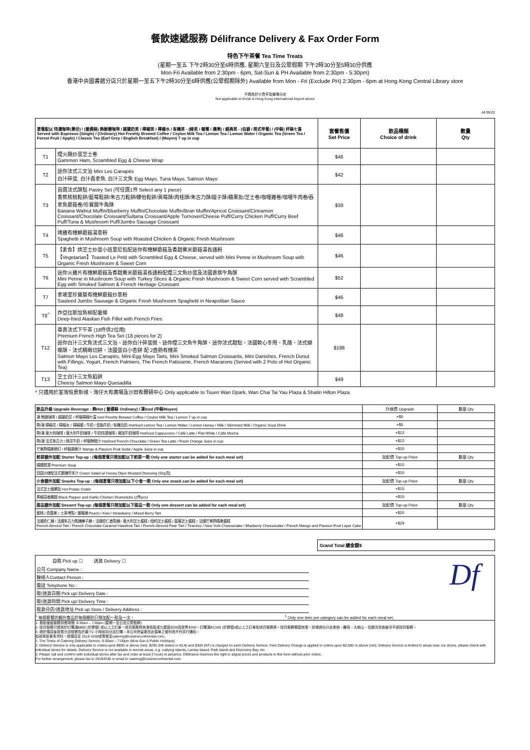餐飲速遞服務 Délifrance Delivery & Fax Order Form
特色下午茶餐 Tea Time Treats
(星期一至五 下午2時30分至6時供應, 星期六至日及公眾假期 下午2時30分至5時30分供應
Mon-Fri Available from 2:30pm - 6pm, Sat-Sun & PH Available from 2:30pm - 5:30pm)
香港中央圖書館分店只於星期一至五下午2時30分至6時供應(公眾假期除外) Available from Mon - Fri (Exclude PH) 2:30pm - 6pm at Hong Kong Central Library store
不適用於小賣亭及機場分店
Not applicable to Kiosk & Hong Kong International Airport stores
All 05/22
| 套餐配以 特濃咖啡(單份) / (普通裝) 熱鮮磨咖啡 / 錫蘭奶茶 / 檸檬茶 / 檸檬水 / 有機茶 - (綠茶 / 雜莓 / 蘋果) / 經典茶 - (伯爵 / 英式早餐) / (中裝) 杯裝七喜 Served with Espresso (Single) / (Ordinary) Hot Freshly Brewed Coffee / Ceylon Milk Tea / Lemon Tea / Lemon Water / Organic Tea (Green Tea / Forest Fruit / Apple) / Classic Tea (Earl Grey / English Breakfast) / (Moyen) 7 up in cup | | 套餐售價 Set Price | 飲品種類 Choice of drink | 數量 Qty |
| --- | --- | --- | --- | --- |
| T1 | 煙火腿炒蛋芝士卷 Gammon Ham, Scrambled Egg & Cheese Wrap | $46 | | |
| T2 | 迷你法式三文治 Mini Les Canapés 白汁碎蛋, 白汁吞拿魚, 白汁三文魚 Egg Mayo, Tuna Mayo, Salmon Mayo | $42 | | |
| T3 | 自選法式酥點 Pastry Set (可任選1件 Select any 1 piece) 香蕉核桃鬆餅/藍莓鬆餅/朱古力鬆餅/糠怡鬆餅/黃莓酥/肉桂酥/朱古力酥/提子酥/蘋果批/芝士卷/咖喱雞卷/咖喱牛肉卷/吞拿魚蘑菇卷/珍寶腸牛角酥 Banana Walnut Muffin/Blueberry Muffin/Chocolate Muffin/Bran Muffin/Apricot Croissant/Cinnamon Croissant/Chocolate Croissant/Sultana Croissant/Apple Turnover/Cheese Puff/Curry Chicken Puff/Curry Beef Puff/Tuna & Mushroom Puff/Jumbo Sausage Croissant | $39 | | |
| T4 | 烤雞有機鮮蘑菇湯意粉 Spaghetti in Mushroom Soup with Roasted Chicken & Organic Fresh Mushroom | $46 | | |
| T5 | 【素食】烘芝士炒蛋小班里尼包配迷你有機鮮蘑菇及香甜粟米蘑菇湯長通粉 【Vegetarian】Toasted Le Petit with Scrambled Egg & Cheese, served with Mini Penne in Mushroom Soup with Organic Fresh Mushroom & Sweet Corn | $46 | | |
| T6 | 迷你火雞片有機鮮蘑菇及香甜粟米蘑菇湯長通粉配煙三文魚炒蛋及法國貴族牛角酥 Mini Penne in Mushroom Soup with Turkey Slices & Organic Fresh Mushroom & Sweet Corn served with Scrambled Egg with Smoked Salmon & French Hertiage Croissant | $52 | | |
| T7 | 拿坡里珍寶腸有機鮮蘑菇炒意粉 Sauteed Jumbo Sausage & Organic Fresh Mushroom Spaghetti in Neapolitan Sauce | $46 | | |
| T8<sup>^</sup> | 炸亞拉斯加魚柳配薯條 Deep-fried Alaskan Fish Fillet with French Fries | $48 | | |
| T12 | 尊貴法式下午茶 (18件供2位用) Premium French High Tea Set (18 pieces for 2) 迷你白汁三文魚法式三文治、迷你白汁碎蛋撻、迷你煙三文魚牛角酥、迷你法式甜點、法國軟心冬甩、乳酪、法式蝴蝶酥、法式精緻切餅、法國蛋白小杏餅 配 2壺熱有機茶 Salmon Mayo Les Canapés, Mini-Egg Mayo Tarts, Mini Smoked Salmon Croissants, Mini Danishes, French Donut with Fillings, Yogurt, French Palmiers, The French Patisserie, French Macarons (Served with 2 Pots of Hot Organic Tea) | $198 | | |
| T13 | 芝士白汁三文魚餡餅 Cheesy Salmon Mayo Quesadilla | $49 | | |
^ 只適用於荃灣愉景新城、灣仔大有廣場及沙田希爾頓中心 Only applicable to Tsuen Wan Dpark, Wan Chai Tai Yau Plaza & Shatin Hilton Plaza
| 飲品升級 Upgrade Beverage : 熱Hot ( 普通裝 Ordinary) / 凍Iced (中裝Moyen) | 升級價 Upgrade | 數量 Qty |
| 凍 鮮磨咖啡 / 錫蘭奶茶 / 杯裝檸檬七喜 Iced Freshly Brewed Coffee / Ceylon Milk Tea / Lemon 7 up in cup | +$5 | |
| 熱/凍 檸檬茶 / 檸檬水 / 檸檬蜜 / 牛奶 / 低脂牛奶 / 有機豆奶 Hot/Iced Lemon Tea / Lemon Water / Lemon Honey / Milk / Skimmed Milk / Organic Soya Drink | +$5 | |
| 熱/凍 意大利咖啡 / 意大利牛奶咖啡 / 牛奶特濃咖啡 / 莫加牛奶咖啡 Hot/Iced Cappuccino / Café Latte / Flat White / Café Mocha | +$12 | |
| 熱/凍 法式朱古力 / 綠茶牛奶 / 杯裝鮮橙汁 Hot/Iced French Chocolate / Green Tea Latte / Fresh Orange Juice in cup | +$12 | |
| 芒果熱情果梳打 / 杯裝蘋果汁 Mango & Passion Fruit Soda / Apple Juice in cup | +$10 | |
| 前菜額外加配 Starter Top-up : (每個套餐只限加配以下前菜一款 Only one starter can be added for each meal set) | 加配價 Top-up Price | 數量 Qty |
| 精選餐湯 Premium Soup | +$10 | |
| 田園沙律配法式蜜糖芥末汁 Green Salad w/ Honey Dijon Mustard Dressing (50g克) | +$10 | |
| 小食額外加配 Snacks Top-up : (每個套餐只限加配以下小食一款 Only one snack can be added for each meal set) | 加配價 Top-up Price | 數量 Qty |
| 法式芝士焗薯批 Hot Potato Gratin | +$15 | |
| 黑椒蒜香雞翅 Black Pepper and Garlic Chicken Drumsticks (2件pcs) | +$15 | |
| 甜品額外加配 Dessert Top-up: (每個套餐只限加配以下甜品一款 Only one dessert can be added for each meal set) | 加配價 Top-up Price | 數量 Qty |
| 蜜桃 / 奇異果 / 士多啤梨 / 雜莓撻 Peach / Kiwi / Strawberry / Mixed Berry Tart | +$20 | |
| 法國杏仁撻 / 法國朱古力焦糖榛子撻 / 法國杏仁香梨撻 / 意大利芝士蛋糕 / 紐約芝士蛋糕 / 藍莓芝士蛋糕 / 法國芒果熱情果蛋糕 French Almond Tart / French Chocolate Caramel Hazelnut Tart / French Almond Pear Tart / Tiramisu / New York Cheesecake / Blueberry Cheesecake / French Mango and Passion Fruit Layer Cake | +$29 | |
Grand Total 總金額$
自取 Pick up ☐ 送貨 Delivery ☐
公司 Company Name :
聯絡人Contact Person :
電話 Telephone No :
取/送貨日期 Pick up/ Delivery Date :
取/送貨時間 Pick up/ Delivery Time :
取貨分店/送貨地址 Pick up Store / Delivery Address :
Df
<sup>1</sup> 每個套餐的額外食品於每個類別只限加配一款及一次。
<sup>1</sup> Only one item per category can be added for each meal set.
1. 餐飲速遞服務供應時間: 9:30am – 7:00pm (星期一至日及公眾假期)
2. 送貨服務只適用於訂購滿$800 (折實價) 或以上之訂單。送貨服務費為港島區或九龍區$200及新界$300。訂購滿$2,500 (折實價)或以上之訂單免送貨服務費。送貨服務範圍有限，詳情請向分店查詢。離島、大嶼山、珀麗灣及愉景灣不設送貨服務。
3. 請於傳真後致電分店核實及於最少2 小時前向分店訂購。本公司保留更改此價單之權利而不作另行通知。
如欲索取更多資料，請傳真至 2518 4338或電郵至catering@cuisinecontinental.com。
1. The Times of Catering Delivery Service: 9:30am – 7:00pm (Mon-Sun & Public Holidays)
2. Delivery Service is only applicable to orders upon $800 or above (net). $200 (HK Island or KLN) and $300 (NT) is charged on each Delivery Service. Free Delivery Charge is applied to orders upon $2,500 or above (net). Delivery Service is limited to areas near our stores, please check with individual stores for details. Delivery Service is not available in remote areas, e.g. outlying islands, Lantau Island, Park Island and Discovery Bay, etc.
3. Please call and confirm with individual stores after fax and order at least 2 hours in advance. Délifrance reserves the right to adjust prices and products in this form without prior notice.
For further arrangement, please fax to 25184338 or email to catering@cuisinecontinental.com.